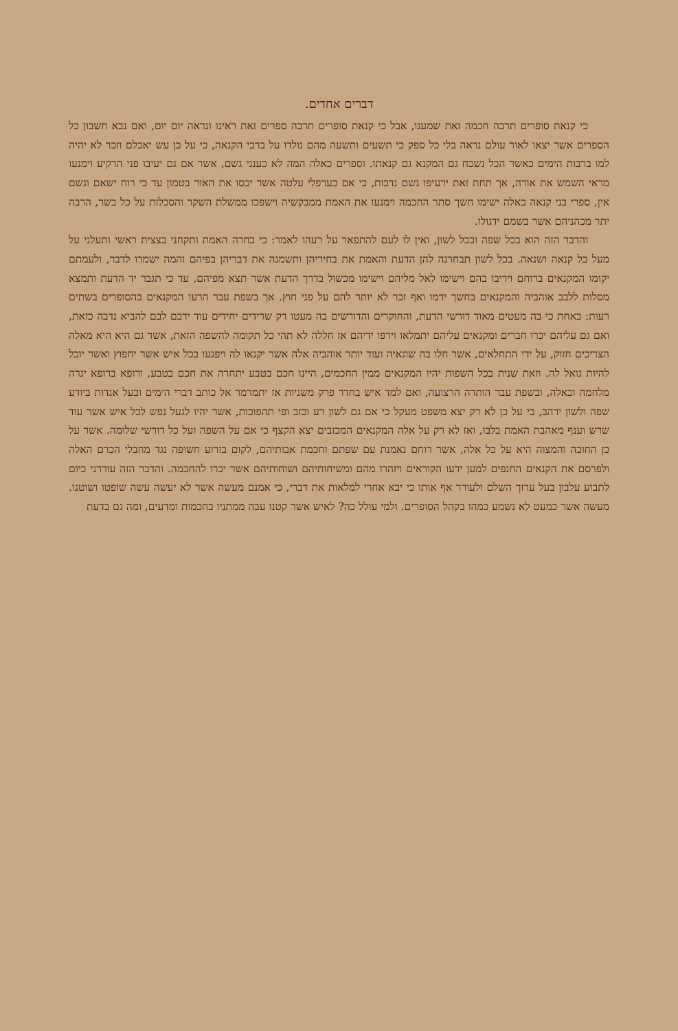דברים אחדים.
כי קנאת סופרים תרבה חכמה זאת שמענו, אבל כי קנאת סופרים תרבה ספרים זאת ראינו ונראה יום יום, ואם נבא חשבון כל הספרים אשר יצאו לאור עולם נראה בלי כל ספק כי תשעים ותשעה מהם נולדו על ברכי הקנאה, כי על כן עש יאכלם וזכר לא יהיה למו ברבות הימים כאשר הכל נשכח גם המקנא גם קנאתו. וספרים כאלה המה לא כענני גשם, אשר אם גם יעיבו פני הרקיע וימנעו מראי השמש את אורה, אך תחת זאת ירעיפו גשם נדבות, כי אם כערפלי עלטה אשר יכסו את האור בטמון עד כי רוח ישאם וגשם אין, ספרי בני קנאה כאלה ישימו חשך סתר החכמה וימנעו את האמת ממבקשיה וישפכו ממשלת השקר והסכלות על כל בשר, הרבה יתר מכהניהם אשר בשמם ידגולו.
והדבר הזה הוא בכל שפה ובכל לשון, ואין לו לעם להתפאר על רעהו לאמר: כי בחרה האמת ותקחני בצצית ראשי ותעלני על מעל כל קנאה ושנאה. בכל לשון תבחרנה להן הדעת והאמת את בחיריהן ותשמנה את דבריהן בפיהם והמה ישמרו לדבר, ולעמתם יקומו המקנאים ברוחם ויריבו בהם וישימו לאל מליהם וישימו מכשול בדרך הדעת אשר תצא מפיהם, עד כי תגבר יד הדעת ותמצא מסלות ללבב אוהביה והמקנאים בחשך ידמו ואף זכר לא יותר להם על פני חוץ. אך בשפת עבר הרעו המקנאים בהסופרים בשתים רעות: באחת כי בה מעטים מאוד דורשי הדעת, והחוקרים והדורשים בה מעטו רק שרידים יחידים עוד ידבם לבם להביא נדבה כזאת, ואם גם עליהם יכרו חברים ומקנאים עליהם יתמלאו וירפו ידיהם אז חללה לא תהי כל תקומה להשפה הזאת, אשר גם היא היא מאלה הצריכים חזוק, על ידי התחלאים, אשר חלו בה שונאיה ועוד יותר אוהביה אלה אשר יקנאו לה ויפגעו בכל איש אשר יחפוץ ואשר יוכל להיות גואל לה. וזאת שנית בכל השפות יהיו המקנאים ממין החכמים, היינו חכם בטבע יתחרה את חכם בטבע, ורופא ברופא יגרה מלחמה וכאלה, ובשפת עבר הותרה הרצועה, ואם למד איש בחדר פרק משניות אז יתמרמר אל כותב דברי הימים ובעל אגדות ביודע שפה ולשון ירהב, כי על כן לא רק יצא משפט מעקל כי אם גם לשון רע וכזב ופי תהפוכות, אשר יהיו לגעל נפש לכל איש אשר עוד שרש וענף מאהבת האמת בלבו, ואז לא רק על אלה המקנאים המכזבים יצא הקצף כי אם על השפה ועל כל דורשי שלומה. אשר על כן החובה והמצוה היא על כל אלה, אשר רוחם נאמנת עם שפתם וחכמת אבותיהם, לקום בזרוע חשופה נגד מחבלי הכרם האלה ולפרסם את הקנאים החנפים למען ידעו הקוראים ויזהרו מהם ומשיחותיהם ושוחותיהם אשר יכרו להחכמה. והדבר הזה עוררני כיום לתבוע עלבון בעל ערוך השלם ולעורר אף אותו כי יבא אחרי למלאות את דברי, כי אמנם מעשה אשר לא יעשה עשה שופטו ושוטנו. מעשה אשר כמעט לא נשמע כמהו בקהל הסופרים. ולמי עולל כה? לאיש אשר קטנו עבה ממתניו בחכמות ומדעים, ומה גם בדעת